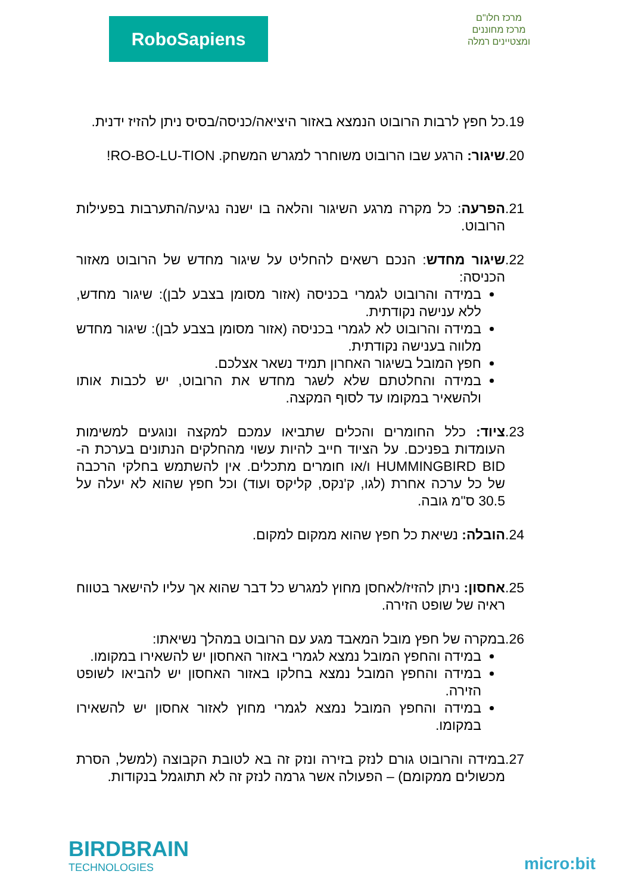RoboSapiens
מרכז חלו"ם
מרכז מחוננים ומצטיינים רמלה
19.
כל חפץ לרבות הרובוט הנמצא באזור היציאה/כניסה/בסיס ניתן להזיז ידנית.
20.
שיגור: הרגע שבו הרובוט משוחרר למגרש המשחק. RO-BO-LU-TION!
21.
הפרעה: כל מקרה מרגע השיגור והלאה בו ישנה נגיעה/התערבות בפעילות הרובוט.
22.
שיגור מחדש: הנכם רשאים להחליט על שיגור מחדש של הרובוט מאזור הכניסה:
במידה והרובוט לגמרי בכניסה (אזור מסומן בצבע לבן): שיגור מחדש, ללא ענישה נקודתית.
במידה והרובוט לא לגמרי בכניסה (אזור מסומן בצבע לבן): שיגור מחדש מלווה בענישה נקודתית.
חפץ המובל בשיגור האחרון תמיד נשאר אצלכם.
במידה והחלטתם שלא לשגר מחדש את הרובוט, יש לכבות אותו ולהשאיר במקומו עד לסוף המקצה.
23.
ציוד: כלל החומרים והכלים שתביאו עמכם למקצה ונוגעים למשימות העומדות בפניכם. על הציוד חייב להיות עשוי מהחלקים הנתונים בערכת ה- HUMMINGBIRD BID ו/או חומרים מתכלים. אין להשתמש בחלקי הרכבה של כל ערכה אחרת (לגו, ק'נקס, קליקס ועוד) וכל חפץ שהוא לא יעלה על 30.5 ס"מ גובה.
24.
הובלה: נשיאת כל חפץ שהוא ממקום למקום.
25.
אחסון: ניתן להזיז/לאחסן מחוץ למגרש כל דבר שהוא אך עליו להישאר בטווח ראיה של שופט הזירה.
26.
במקרה של חפץ מובל המאבד מגע עם הרובוט במהלך נשיאתו:
במידה והחפץ המובל נמצא לגמרי באזור האחסון יש להשאירו במקומו.
במידה והחפץ המובל נמצא בחלקו באזור האחסון יש להביאו לשופט הזירה.
במידה והחפץ המובל נמצא לגמרי מחוץ לאזור אחסון יש להשאירו במקומו.
27.
במידה והרובוט גורם לנזק בזירה ונזק זה בא לטובת הקבוצה (למשל, הסרת מכשולים ממקומם) – הפעולה אשר גרמה לנזק זה לא תתוגמל בנקודות.
BIRDBRAIN
TECHNOLOGIES
micro:bit